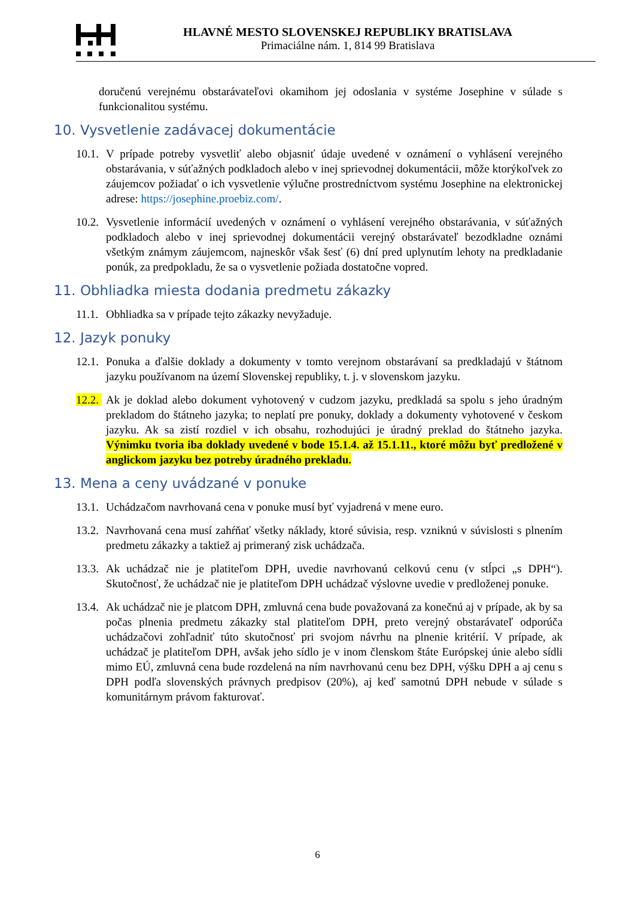HLAVNÉ MESTO SLOVENSKEJ REPUBLIKY BRATISLAVA
Primaciálne nám. 1, 814 99 Bratislava
doručenú verejnému obstarávateľovi okamihom jej odoslania v systéme Josephine v súlade s funkcionalitou systému.
10. Vysvetlenie zadávacej dokumentácie
10.1.
V prípade potreby vysvetliť alebo objasniť údaje uvedené v oznámení o vyhlásení verejného obstarávania, v súťažných podkladoch alebo v inej sprievodnej dokumentácii, môže ktorýkoľvek zo záujemcov požiadať o ich vysvetlenie výlučne prostredníctvom systému Josephine na elektronickej adrese: https://josephine.proebiz.com/.
10.2.
Vysvetlenie informácií uvedených v oznámení o vyhlásení verejného obstarávania, v súťažných podkladoch alebo v inej sprievodnej dokumentácii verejný obstarávateľ bezodkladne oznámi všetkým známym záujemcom, najneskôr však šesť (6) dní pred uplynutím lehoty na predkladanie ponúk, za predpokladu, že sa o vysvetlenie požiada dostatočne vopred.
11. Obhliadka miesta dodania predmetu zákazky
11.1.
Obhliadka sa v prípade tejto zákazky nevyžaduje.
12. Jazyk ponuky
12.1.
Ponuka a ďalšie doklady a dokumenty v tomto verejnom obstarávaní sa predkladajú v štátnom jazyku používanom na území Slovenskej republiky, t. j. v slovenskom jazyku.
12.2.
Ak je doklad alebo dokument vyhotovený v cudzom jazyku, predkladá sa spolu s jeho úradným prekladom do štátneho jazyka; to neplatí pre ponuky, doklady a dokumenty vyhotovené v českom jazyku. Ak sa zistí rozdiel v ich obsahu, rozhodujúci je úradný preklad do štátneho jazyka. Výnimku tvoria iba doklady uvedené v bode 15.1.4. až 15.1.11., ktoré môžu byť predložené v anglickom jazyku bez potreby úradného prekladu.
13. Mena a ceny uvádzané v ponuke
13.1.
Uchádzačom navrhovaná cena v ponuke musí byť vyjadrená v mene euro.
13.2.
Navrhovaná cena musí zahŕňať všetky náklady, ktoré súvisia, resp. vzniknú v súvislosti s plnením predmetu zákazky a taktiež aj primeraný zisk uchádzača.
13.3.
Ak uchádzač nie je platiteľom DPH, uvedie navrhovanú celkovú cenu (v stĺpci „s DPH“). Skutočnosť, že uchádzač nie je platiteľom DPH uchádzač výslovne uvedie v predloženej ponuke.
13.4.
Ak uchádzač nie je platcom DPH, zmluvná cena bude považovaná za konečnú aj v prípade, ak by sa počas plnenia predmetu zákazky stal platiteľom DPH, preto verejný obstarávateľ odporúča uchádzačovi zohľadniť túto skutočnosť pri svojom návrhu na plnenie kritérií. V prípade, ak uchádzač je platiteľom DPH, avšak jeho sídlo je v inom členskom štáte Európskej únie alebo sídli mimo EÚ, zmluvná cena bude rozdelená na ním navrhovanú cenu bez DPH, výšku DPH a aj cenu s DPH podľa slovenských právnych predpisov (20%), aj keď samotnú DPH nebude v súlade s komunitárnym právom fakturovať.
6